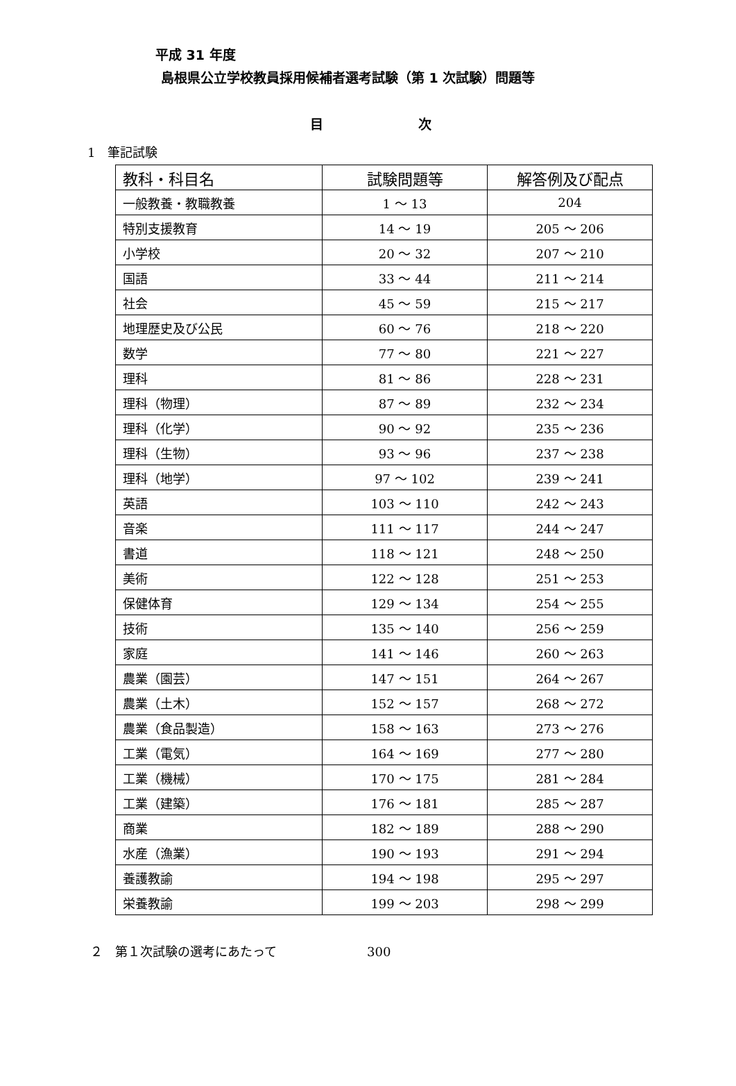平成 31 年度
島根県公立学校教員採用候補者選考試験（第 1 次試験）問題等
目 次
1　筆記試験
| 教科・科目名 | 試験問題等 | 解答例及び配点 |
| --- | --- | --- |
| 一般教養・教職教養 | 1 ～ 13 | 204 |
| 特別支援教育 | 14 ～ 19 | 205 ～ 206 |
| 小学校 | 20 ～ 32 | 207 ～ 210 |
| 国語 | 33 ～ 44 | 211 ～ 214 |
| 社会 | 45 ～ 59 | 215 ～ 217 |
| 地理歴史及び公民 | 60 ～ 76 | 218 ～ 220 |
| 数学 | 77 ～ 80 | 221 ～ 227 |
| 理科 | 81 ～ 86 | 228 ～ 231 |
| 理科（物理） | 87 ～ 89 | 232 ～ 234 |
| 理科（化学） | 90 ～ 92 | 235 ～ 236 |
| 理科（生物） | 93 ～ 96 | 237 ～ 238 |
| 理科（地学） | 97 ～ 102 | 239 ～ 241 |
| 英語 | 103 ～ 110 | 242 ～ 243 |
| 音楽 | 111 ～ 117 | 244 ～ 247 |
| 書道 | 118 ～ 121 | 248 ～ 250 |
| 美術 | 122 ～ 128 | 251 ～ 253 |
| 保健体育 | 129 ～ 134 | 254 ～ 255 |
| 技術 | 135 ～ 140 | 256 ～ 259 |
| 家庭 | 141 ～ 146 | 260 ～ 263 |
| 農業（園芸） | 147 ～ 151 | 264 ～ 267 |
| 農業（土木） | 152 ～ 157 | 268 ～ 272 |
| 農業（食品製造） | 158 ～ 163 | 273 ～ 276 |
| 工業（電気） | 164 ～ 169 | 277 ～ 280 |
| 工業（機械） | 170 ～ 175 | 281 ～ 284 |
| 工業（建築） | 176 ～ 181 | 285 ～ 287 |
| 商業 | 182 ～ 189 | 288 ～ 290 |
| 水産（漁業） | 190 ～ 193 | 291 ～ 294 |
| 養護教諭 | 194 ～ 198 | 295 ～ 297 |
| 栄養教諭 | 199 ～ 203 | 298 ～ 299 |
２　第１次試験の選考にあたって 300